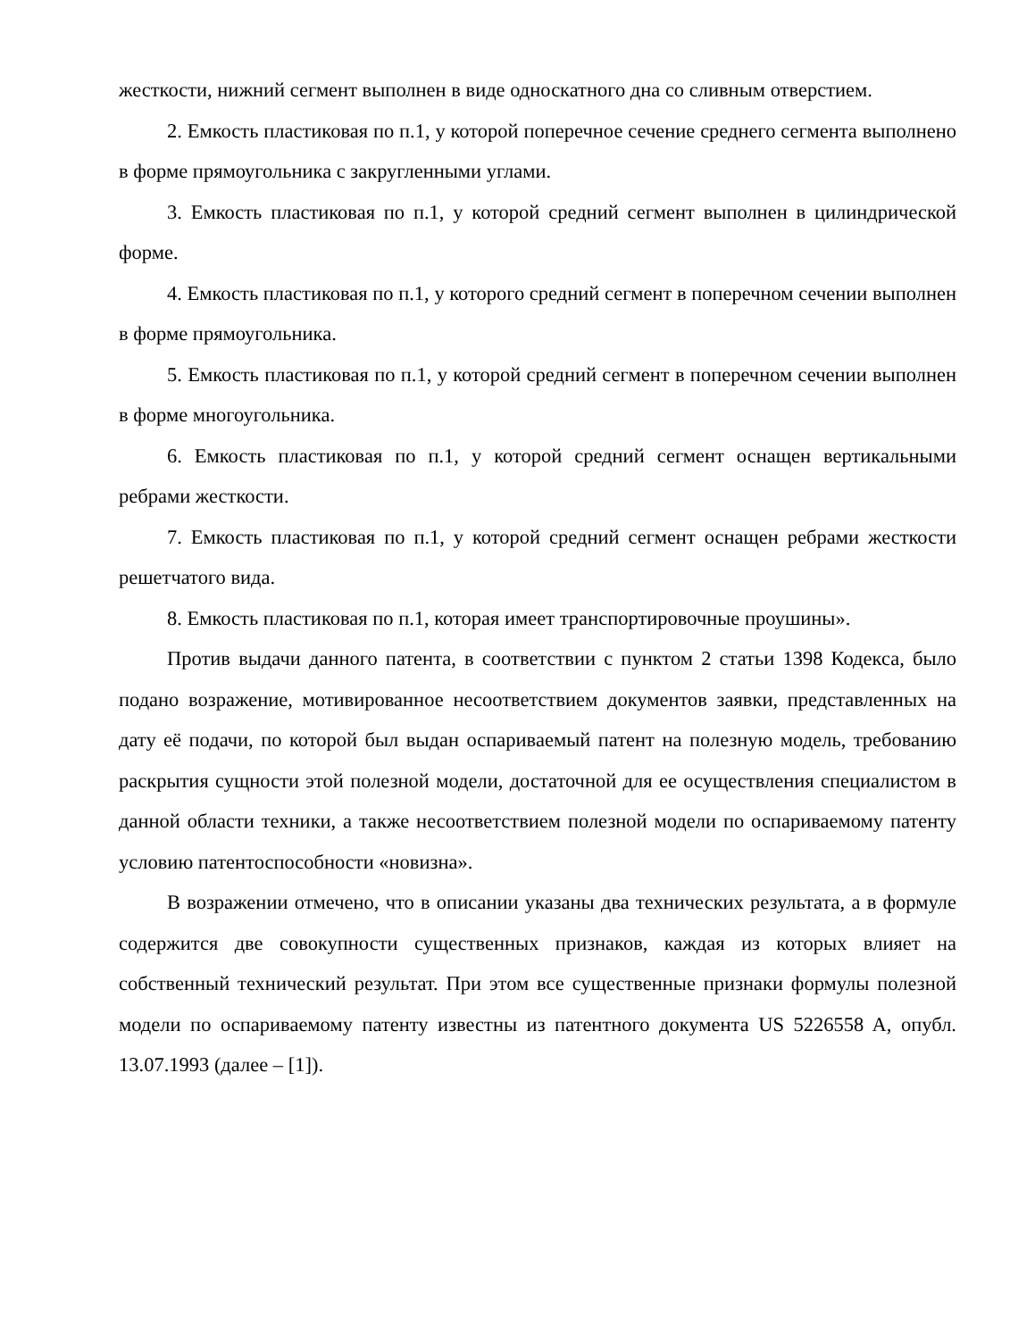жесткости, нижний сегмент выполнен в виде односкатного дна со сливным отверстием.
2. Емкость пластиковая по п.1, у которой поперечное сечение среднего сегмента выполнено в форме прямоугольника с закругленными углами.
3. Емкость пластиковая по п.1, у которой средний сегмент выполнен в цилиндрической форме.
4. Емкость пластиковая по п.1, у которого средний сегмент в поперечном сечении выполнен в форме прямоугольника.
5. Емкость пластиковая по п.1, у которой средний сегмент в поперечном сечении выполнен в форме многоугольника.
6. Емкость пластиковая по п.1, у которой средний сегмент оснащен вертикальными ребрами жесткости.
7. Емкость пластиковая по п.1, у которой средний сегмент оснащен ребрами жесткости решетчатого вида.
8. Емкость пластиковая по п.1, которая имеет транспортировочные проушины».
Против выдачи данного патента, в соответствии с пунктом 2 статьи 1398 Кодекса, было подано возражение, мотивированное несоответствием документов заявки, представленных на дату её подачи, по которой был выдан оспариваемый патент на полезную модель, требованию раскрытия сущности этой полезной модели, достаточной для ее осуществления специалистом в данной области техники, а также несоответствием полезной модели по оспариваемому патенту условию патентоспособности «новизна».
В возражении отмечено, что в описании указаны два технических результата, а в формуле содержится две совокупности существенных признаков, каждая из которых влияет на собственный технический результат. При этом все существенные признаки формулы полезной модели по оспариваемому патенту известны из патентного документа US 5226558 A, опубл. 13.07.1993 (далее – [1]).